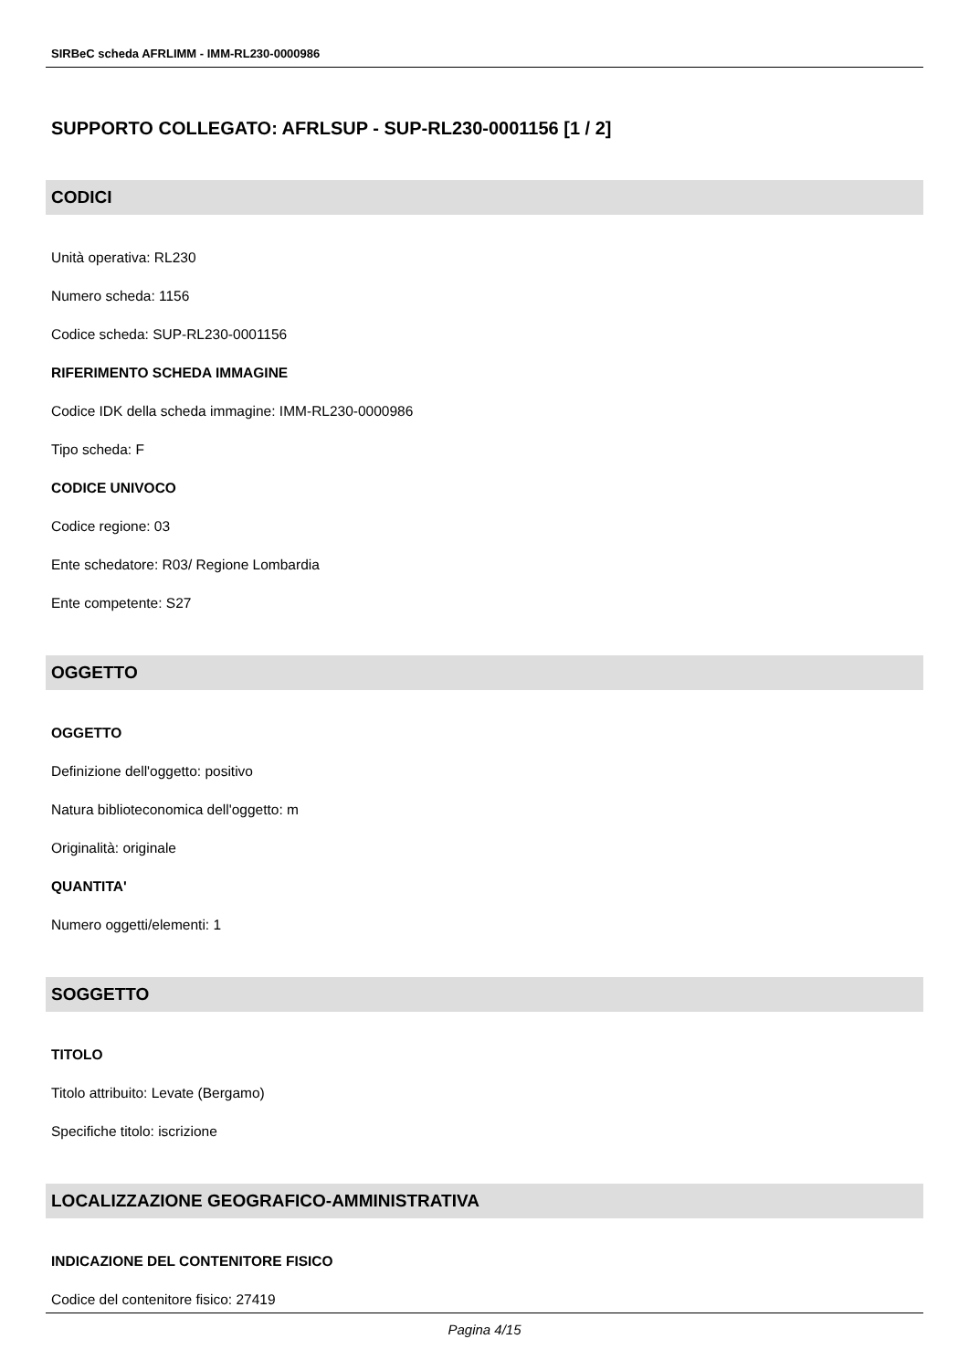SIRBeC scheda AFRLIMM - IMM-RL230-0000986
SUPPORTO COLLEGATO: AFRLSUP - SUP-RL230-0001156 [1 / 2]
CODICI
Unità operativa: RL230
Numero scheda: 1156
Codice scheda: SUP-RL230-0001156
RIFERIMENTO SCHEDA IMMAGINE
Codice IDK della scheda immagine: IMM-RL230-0000986
Tipo scheda: F
CODICE UNIVOCO
Codice regione: 03
Ente schedatore: R03/ Regione Lombardia
Ente competente: S27
OGGETTO
OGGETTO
Definizione dell'oggetto: positivo
Natura biblioteconomica dell'oggetto: m
Originalità: originale
QUANTITA'
Numero oggetti/elementi: 1
SOGGETTO
TITOLO
Titolo attribuito: Levate (Bergamo)
Specifiche titolo: iscrizione
LOCALIZZAZIONE GEOGRAFICO-AMMINISTRATIVA
INDICAZIONE DEL CONTENITORE FISICO
Codice del contenitore fisico: 27419
Pagina 4/15